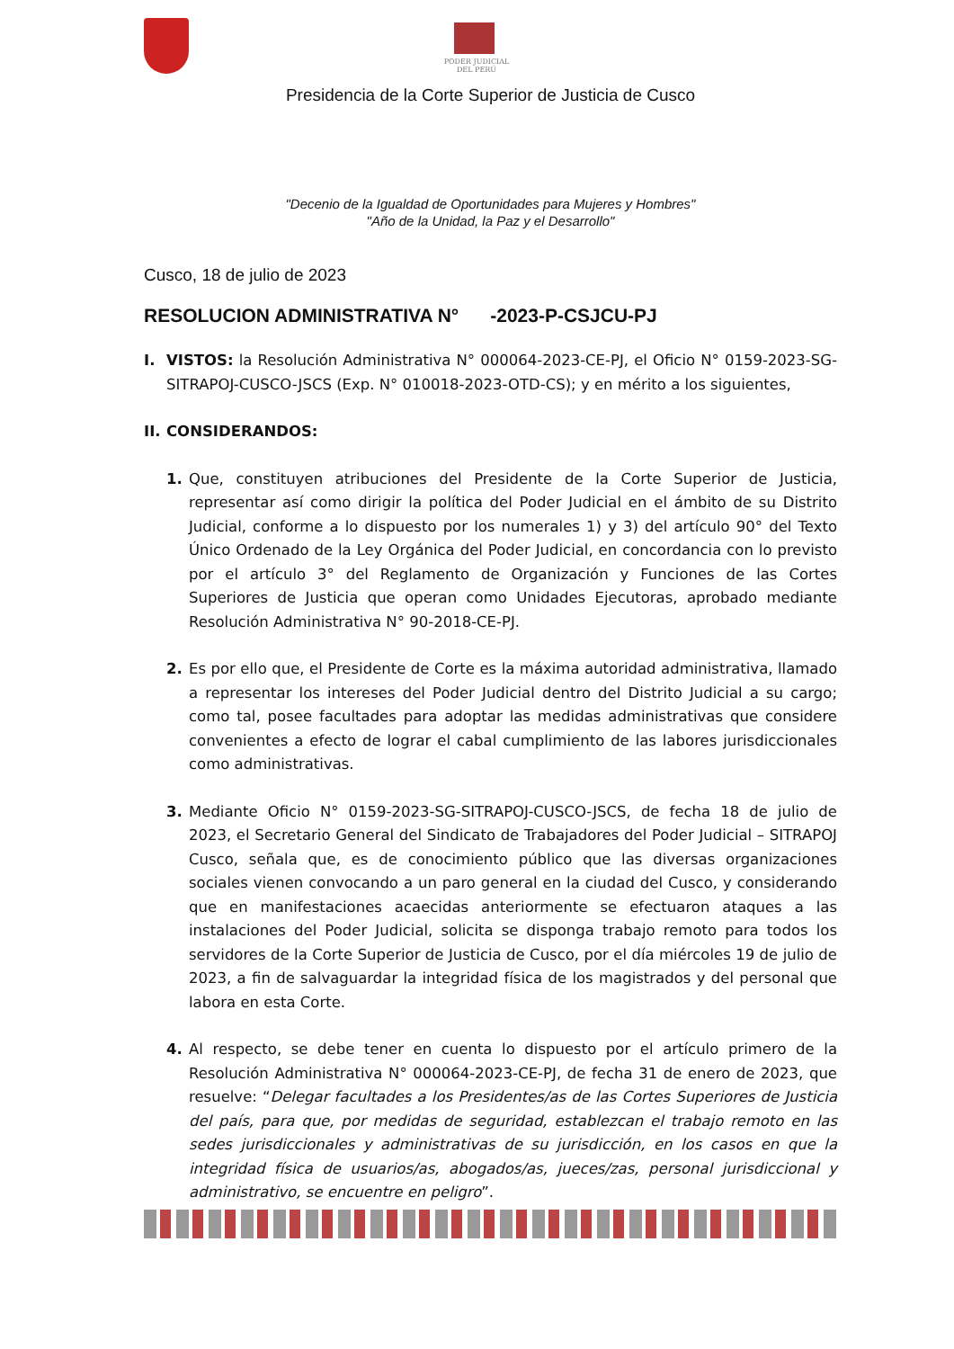PODER JUDICIAL DEL PERÚ
Presidencia de la Corte Superior de Justicia de Cusco
"Decenio de la Igualdad de Oportunidades para Mujeres y Hombres"
"Año de la Unidad, la Paz y el Desarrollo"
Cusco, 18 de julio de 2023
RESOLUCION ADMINISTRATIVA N° -2023-P-CSJCU-PJ
I. VISTOS: la Resolución Administrativa N° 000064-2023-CE-PJ, el Oficio N° 0159-2023-SG-SITRAPOJ-CUSCO-JSCS (Exp. N° 010018-2023-OTD-CS); y en mérito a los siguientes,
II. CONSIDERANDOS:
1. Que, constituyen atribuciones del Presidente de la Corte Superior de Justicia, representar así como dirigir la política del Poder Judicial en el ámbito de su Distrito Judicial, conforme a lo dispuesto por los numerales 1) y 3) del artículo 90° del Texto Único Ordenado de la Ley Orgánica del Poder Judicial, en concordancia con lo previsto por el artículo 3° del Reglamento de Organización y Funciones de las Cortes Superiores de Justicia que operan como Unidades Ejecutoras, aprobado mediante Resolución Administrativa N° 90-2018-CE-PJ.
2. Es por ello que, el Presidente de Corte es la máxima autoridad administrativa, llamado a representar los intereses del Poder Judicial dentro del Distrito Judicial a su cargo; como tal, posee facultades para adoptar las medidas administrativas que considere convenientes a efecto de lograr el cabal cumplimiento de las labores jurisdiccionales como administrativas.
3. Mediante Oficio N° 0159-2023-SG-SITRAPOJ-CUSCO-JSCS, de fecha 18 de julio de 2023, el Secretario General del Sindicato de Trabajadores del Poder Judicial – SITRAPOJ Cusco, señala que, es de conocimiento público que las diversas organizaciones sociales vienen convocando a un paro general en la ciudad del Cusco, y considerando que en manifestaciones acaecidas anteriormente se efectuaron ataques a las instalaciones del Poder Judicial, solicita se disponga trabajo remoto para todos los servidores de la Corte Superior de Justicia de Cusco, por el día miércoles 19 de julio de 2023, a fin de salvaguardar la integridad física de los magistrados y del personal que labora en esta Corte.
4. Al respecto, se debe tener en cuenta lo dispuesto por el artículo primero de la Resolución Administrativa N° 000064-2023-CE-PJ, de fecha 31 de enero de 2023, que resuelve: “Delegar facultades a los Presidentes/as de las Cortes Superiores de Justicia del país, para que, por medidas de seguridad, establezcan el trabajo remoto en las sedes jurisdiccionales y administrativas de su jurisdicción, en los casos en que la integridad física de usuarios/as, abogados/as, jueces/zas, personal jurisdiccional y administrativo, se encuentre en peligro”.